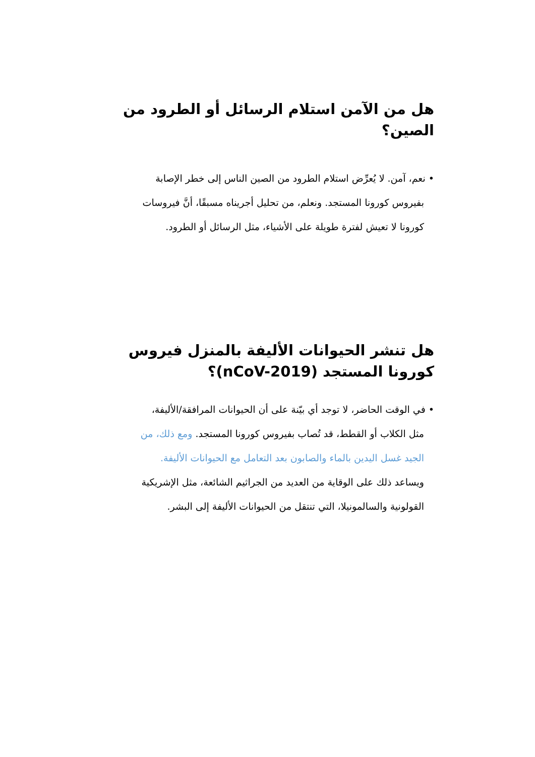هل من الآمن استلام الرسائل أو الطرود من الصين؟
• نعم، آمن. لا يُعرِّض استلام الطرود من الصين الناس إلى خطر الإصابة
بفيروس كورونا المستجد. ونعلم، من تحليل أجريناه مسبقًا، أنَّ فيروسات
كورونا لا تعيش لفترة طويلة على الأشياء، مثل الرسائل أو الطرود.
هل تنشر الحيوانات الأليفة بالمنزل فيروس كورونا المستجد (nCoV-2019)؟
• في الوقت الحاضر، لا توجد أي بيّنة على أن الحيوانات المرافقة/الأليفة،
مثل الكلاب أو القطط، قد تُصاب بفيروس كورونا المستجد. ومع ذلك، من
الجيد غسل اليدين بالماء والصابون بعد التعامل مع الحيوانات الأليفة.
ويساعد ذلك على الوقاية من العديد من الجراثيم الشائعة، مثل الإشريكية
القولونية والسالمونيلا، التي تنتقل من الحيوانات الأليفة إلى البشر.